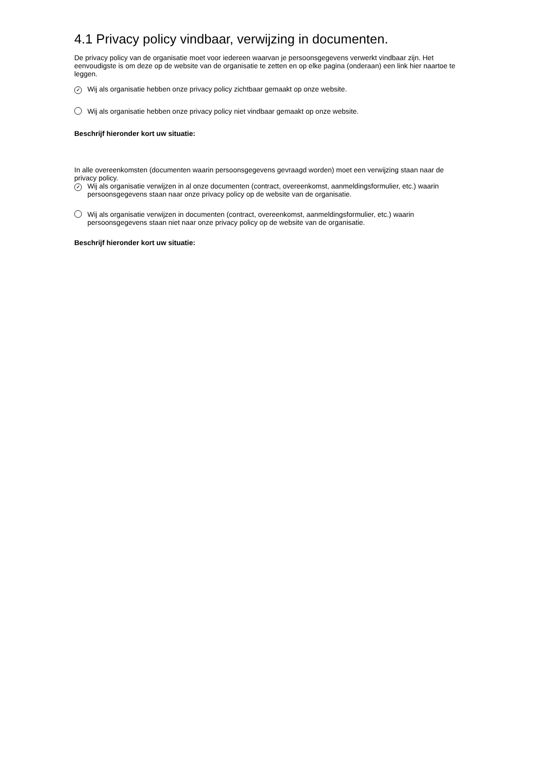4.1 Privacy policy vindbaar, verwijzing in documenten.
De privacy policy van de organisatie moet voor iedereen waarvan je persoonsgegevens verwerkt vindbaar zijn. Het eenvoudigste is om deze op de website van de organisatie te zetten en op elke pagina (onderaan) een link hier naartoe te leggen.
✓ Wij als organisatie hebben onze privacy policy zichtbaar gemaakt op onze website.
Wij als organisatie hebben onze privacy policy niet vindbaar gemaakt op onze website.
Beschrijf hieronder kort uw situatie:
In alle overeenkomsten (documenten waarin persoonsgegevens gevraagd worden) moet een verwijzing staan naar de privacy policy.
✓ Wij als organisatie verwijzen in al onze documenten (contract, overeenkomst, aanmeldingsformulier, etc.) waarin persoonsgegevens staan naar onze privacy policy op de website van de organisatie.
Wij als organisatie verwijzen in documenten (contract, overeenkomst, aanmeldingsformulier, etc.) waarin persoonsgegevens staan niet naar onze privacy policy op de website van de organisatie.
Beschrijf hieronder kort uw situatie: